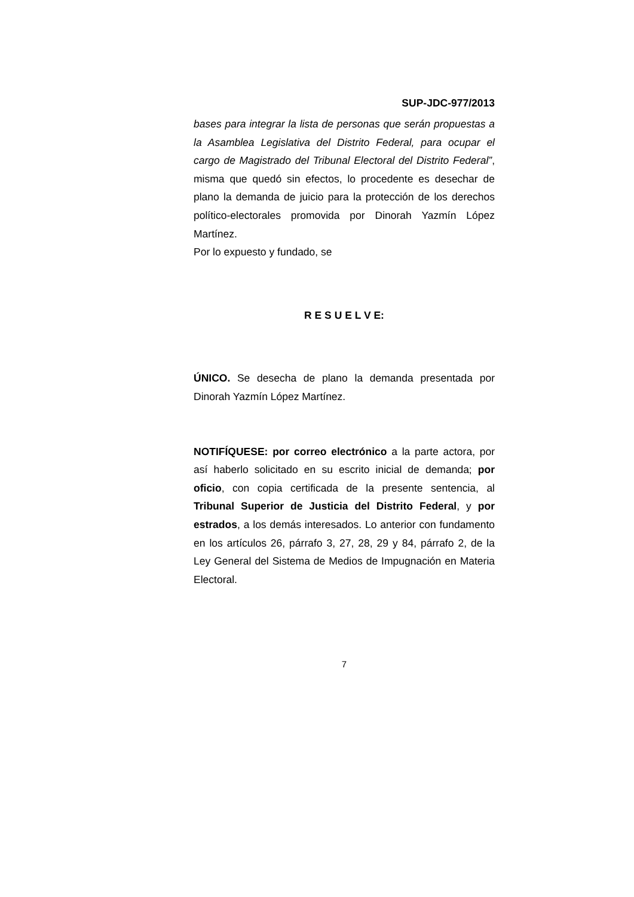SUP-JDC-977/2013
bases para integrar la lista de personas que serán propuestas a la Asamblea Legislativa del Distrito Federal, para ocupar el cargo de Magistrado del Tribunal Electoral del Distrito Federal”, misma que quedó sin efectos, lo procedente es desechar de plano la demanda de juicio para la protección de los derechos político-electorales promovida por Dinorah Yazmín López Martínez.
Por lo expuesto y fundado, se
R E S U E L V E:
ÚNICO. Se desecha de plano la demanda presentada por Dinorah Yazmín López Martínez.
NOTIFÍQUESE: por correo electrónico a la parte actora, por así haberlo solicitado en su escrito inicial de demanda; por oficio, con copia certificada de la presente sentencia, al Tribunal Superior de Justicia del Distrito Federal, y por estrados, a los demás interesados. Lo anterior con fundamento en los artículos 26, párrafo 3, 27, 28, 29 y 84, párrafo 2, de la Ley General del Sistema de Medios de Impugnación en Materia Electoral.
7